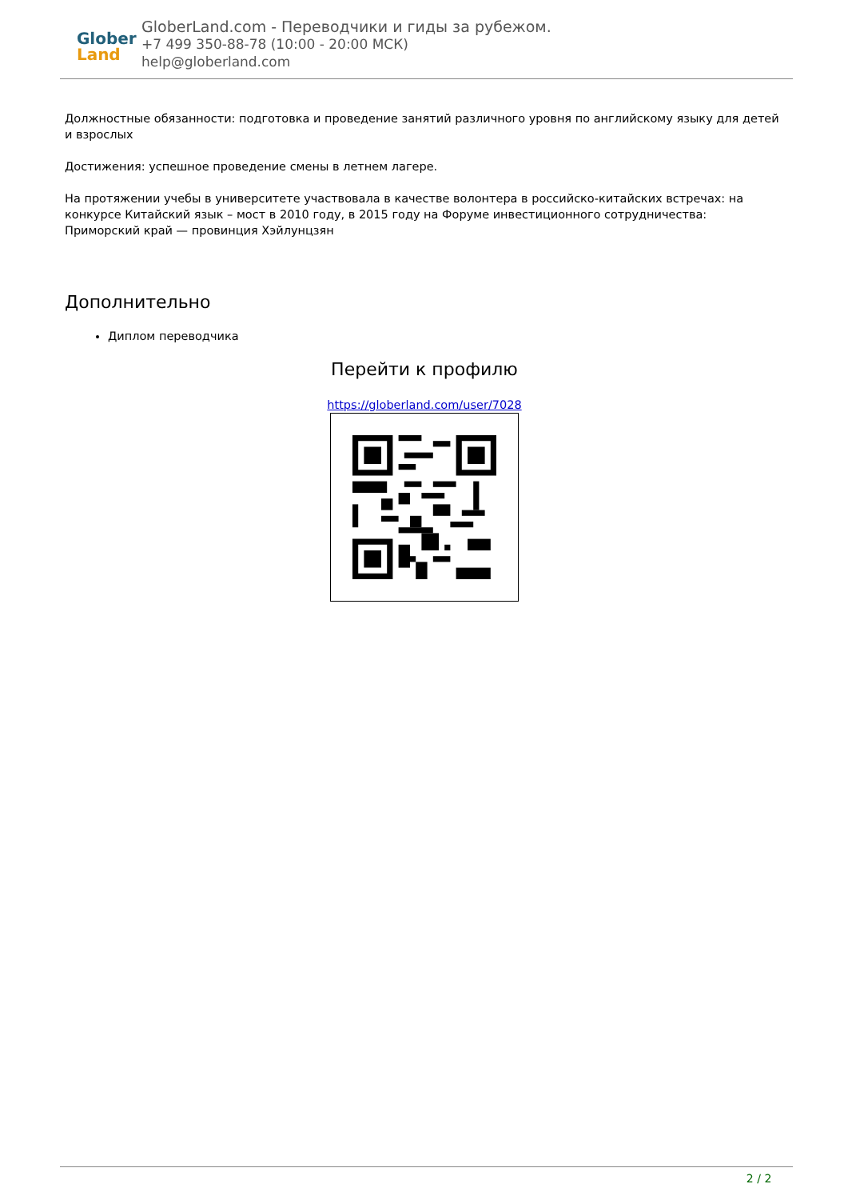Glober
Land
GloberLand.com - Переводчики и гиды за рубежом.
+7 499 350-88-78 (10:00 - 20:00 МСК)
help@globerland.com
Должностные обязанности: подготовка и проведение занятий различного уровня по английскому языку для детей и взрослых
Достижения: успешное проведение смены в летнем лагере.
На протяжении учебы в университете участвовала в качестве волонтера в российско-китайских встречах: на конкурсе Китайский язык – мост в 2010 году, в 2015 году на Форуме инвестиционного сотрудничества: Приморский край — провинция Хэйлунцзян
Дополнительно
Диплом переводчика
Перейти к профилю
https://globerland.com/user/7028
2 / 2